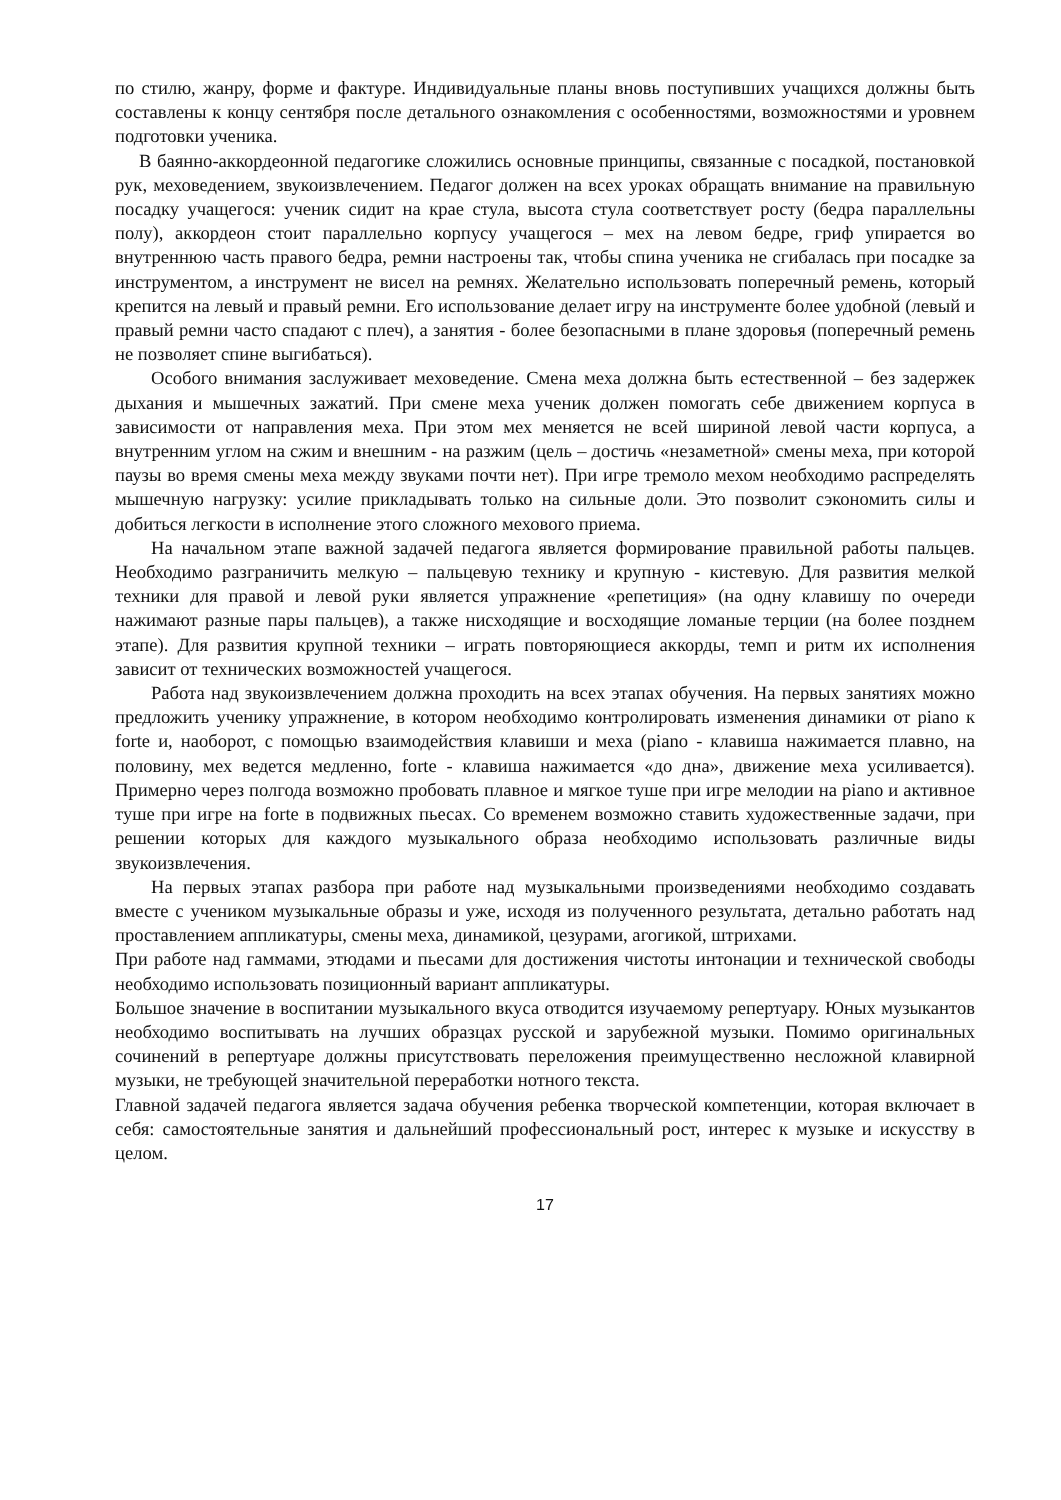по стилю, жанру, форме и фактуре. Индивидуальные планы вновь поступивших учащихся должны быть составлены к концу сентября после детального ознакомления с особенностями, возможностями и уровнем подготовки ученика.
В баянно-аккордеонной педагогике сложились основные принципы, связанные с посадкой, постановкой рук, меховедением, звукоизвлечением. Педагог должен на всех уроках обращать внимание на правильную посадку учащегося: ученик сидит на крае стула, высота стула соответствует росту (бедра параллельны полу), аккордеон стоит параллельно корпусу учащегося – мех на левом бедре, гриф упирается во внутреннюю часть правого бедра, ремни настроены так, чтобы спина ученика не сгибалась при посадке за инструментом, а инструмент не висел на ремнях. Желательно использовать поперечный ремень, который крепится на левый и правый ремни. Его использование делает игру на инструменте более удобной (левый и правый ремни часто спадают с плеч), а занятия - более безопасными в плане здоровья (поперечный ремень не позволяет спине выгибаться).
Особого внимания заслуживает меховедение. Смена меха должна быть естественной – без задержек дыхания и мышечных зажатий. При смене меха ученик должен помогать себе движением корпуса в зависимости от направления меха. При этом мех меняется не всей шириной левой части корпуса, а внутренним углом на сжим и внешним - на разжим (цель – достичь «незаметной» смены меха, при которой паузы во время смены меха между звуками почти нет). При игре тремоло мехом необходимо распределять мышечную нагрузку: усилие прикладывать только на сильные доли. Это позволит сэкономить силы и добиться легкости в исполнение этого сложного мехового приема.
На начальном этапе важной задачей педагога является формирование правильной работы пальцев. Необходимо разграничить мелкую – пальцевую технику и крупную - кистевую. Для развития мелкой техники для правой и левой руки является упражнение «репетиция» (на одну клавишу по очереди нажимают разные пары пальцев), а также нисходящие и восходящие ломаные терции (на более позднем этапе). Для развития крупной техники – играть повторяющиеся аккорды, темп и ритм их исполнения зависит от технических возможностей учащегося.
Работа над звукоизвлечением должна проходить на всех этапах обучения. На первых занятиях можно предложить ученику упражнение, в котором необходимо контролировать изменения динамики от piano к forte и, наоборот, с помощью взаимодействия клавиши и меха (piano - клавиша нажимается плавно, на половину, мех ведется медленно, forte - клавиша нажимается «до дна», движение меха усиливается). Примерно через полгода возможно пробовать плавное и мягкое туше при игре мелодии на piano и активное туше при игре на forte в подвижных пьесах. Со временем возможно ставить художественные задачи, при решении которых для каждого музыкального образа необходимо использовать различные виды звукоизвлечения.
На первых этапах разбора при работе над музыкальными произведениями необходимо создавать вместе с учеником музыкальные образы и уже, исходя из полученного результата, детально работать над проставлением аппликатуры, смены меха, динамикой, цезурами, агогикой, штрихами.
При работе над гаммами, этюдами и пьесами для достижения чистоты интонации и технической свободы необходимо использовать позиционный вариант аппликатуры.
Большое значение в воспитании музыкального вкуса отводится изучаемому репертуару. Юных музыкантов необходимо воспитывать на лучших образцах русской и зарубежной музыки. Помимо оригинальных сочинений в репертуаре должны присутствовать переложения преимущественно несложной клавирной музыки, не требующей значительной переработки нотного текста.
Главной задачей педагога является задача обучения ребенка творческой компетенции, которая включает в себя: самостоятельные занятия и дальнейший профессиональный рост, интерес к музыке и искусству в целом.
17